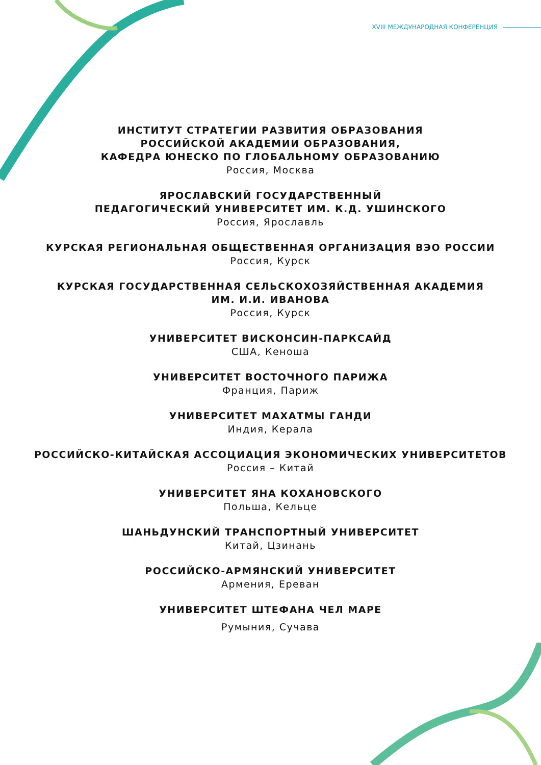XVIII МЕЖДУНАРОДНАЯ КОНФЕРЕНЦИЯ
ИНСТИТУТ СТРАТЕГИИ РАЗВИТИЯ ОБРАЗОВАНИЯ
РОССИЙСКОЙ АКАДЕМИИ ОБРАЗОВАНИЯ,
КАФЕДРА ЮНЕСКО ПО ГЛОБАЛЬНОМУ ОБРАЗОВАНИЮ
Россия, Москва
ЯРОСЛАВСКИЙ ГОСУДАРСТВЕННЫЙ
ПЕДАГОГИЧЕСКИЙ УНИВЕРСИТЕТ ИМ. К.Д. УШИНСКОГО
Россия, Ярославль
КУРСКАЯ РЕГИОНАЛЬНАЯ ОБЩЕСТВЕННАЯ ОРГАНИЗАЦИЯ ВЭО РОССИИ
Россия, Курск
КУРСКАЯ ГОСУДАРСТВЕННАЯ СЕЛЬСКОХОЗЯЙСТВЕННАЯ АКАДЕМИЯ
ИМ. И.И. ИВАНОВА
Россия, Курск
УНИВЕРСИТЕТ ВИСКОНСИН-ПАРКСАЙД
США, Кеноша
УНИВЕРСИТЕТ ВОСТОЧНОГО ПАРИЖА
Франция, Париж
УНИВЕРСИТЕТ МАХАТМЫ ГАНДИ
Индия, Керала
РОССИЙСКО-КИТАЙСКАЯ АССОЦИАЦИЯ ЭКОНОМИЧЕСКИХ УНИВЕРСИТЕТОВ
Россия – Китай
УНИВЕРСИТЕТ ЯНА КОХАНОВСКОГО
Польша, Кельце
ШАНЬДУНСКИЙ ТРАНСПОРТНЫЙ УНИВЕРСИТЕТ
Китай, Цзинань
РОССИЙСКО-АРМЯНСКИЙ УНИВЕРСИТЕТ
Армения, Ереван
УНИВЕРСИТЕТ ШТЕФАНА ЧЕЛ МАРЕ
Румыния, Сучава